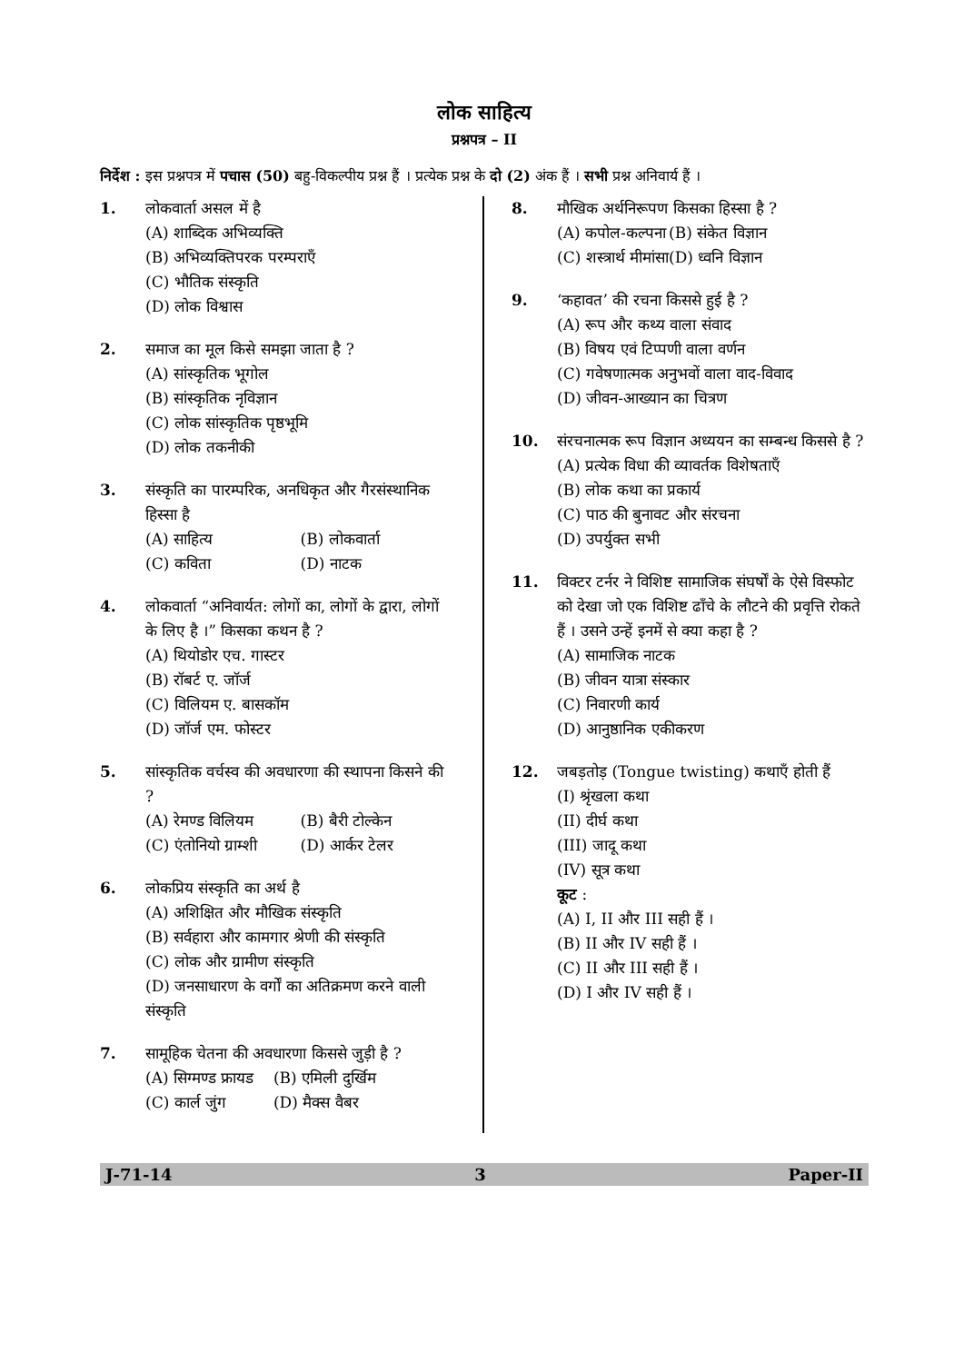लोक साहित्य
प्रश्नपत्र – II
निर्देश : इस प्रश्नपत्र में पचास (50) बहु-विकल्पीय प्रश्न हैं । प्रत्येक प्रश्न के दो (2) अंक हैं । सभी प्रश्न अनिवार्य हैं ।
1. लोकवार्ता असल में है
(A) शाब्दिक अभिव्यक्ति
(B) अभिव्यक्तिपरक परम्पराएँ
(C) भौतिक संस्कृति
(D) लोक विश्वास
2. समाज का मूल किसे समझा जाता है ?
(A) सांस्कृतिक भूगोल
(B) सांस्कृतिक नृविज्ञान
(C) लोक सांस्कृतिक पृष्ठभूमि
(D) लोक तकनीकी
3. संस्कृति का पारम्परिक, अनधिकृत और गैरसंस्थानिक हिस्सा है
(A) साहित्य (B) लोकवार्ता (C) कविता (D) नाटक
4. लोकवार्ता “अनिवार्यत: लोगों का, लोगों के द्वारा, लोगों के लिए है ।” किसका कथन है ?
(A) थियोडोर एच. गास्टर
(B) रॉबर्ट ए. जॉर्ज
(C) विलियम ए. बासकॉम
(D) जॉर्ज एम. फोस्टर
5. सांस्कृतिक वर्चस्व की अवधारणा की स्थापना किसने की ?
(A) रेमण्ड विलियम (B) बैरी टोल्केन (C) एंतोनियो ग्राम्शी (D) आर्कर टेलर
6. लोकप्रिय संस्कृति का अर्थ है
(A) अशिक्षित और मौखिक संस्कृति
(B) सर्वहारा और कामगार श्रेणी की संस्कृति
(C) लोक और ग्रामीण संस्कृति
(D) जनसाधारण के वर्गों का अतिक्रमण करने वाली संस्कृति
7. सामूहिक चेतना की अवधारणा किससे जुड़ी है ?
(A) सिग्मण्ड फ्रायड (B) एमिली दुर्खिम (C) कार्ल जुंग (D) मैक्स वैबर
8. मौखिक अर्थनिरूपण किसका हिस्सा है ?
(A) कपोल-कल्पना (B) संकेत विज्ञान (C) शस्त्रार्थ मीमांसा (D) ध्वनि विज्ञान
9. ‘कहावत’ की रचना किससे हुई है ?
(A) रूप और कथ्य वाला संवाद
(B) विषय एवं टिप्पणी वाला वर्णन
(C) गवेषणात्मक अनुभवों वाला वाद-विवाद
(D) जीवन-आख्यान का चित्रण
10. संरचनात्मक रूप विज्ञान अध्ययन का सम्बन्ध किससे है ?
(A) प्रत्येक विधा की व्यावर्तक विशेषताएँ
(B) लोक कथा का प्रकार्य
(C) पाठ की बुनावट और संरचना
(D) उपर्युक्त सभी
11. विक्टर टर्नर ने विशिष्ट सामाजिक संघर्षों के ऐसे विस्फोट को देखा जो एक विशिष्ट ढाँचे के लौटने की प्रवृत्ति रोकते हैं । उसने उन्हें इनमें से क्या कहा है ?
(A) सामाजिक नाटक
(B) जीवन यात्रा संस्कार
(C) निवारणी कार्य
(D) आनुष्ठानिक एकीकरण
12. जबड़तोड़ (Tongue twisting) कथाएँ होती हैं
(I) श्रृंखला कथा
(II) दीर्घ कथा
(III) जादू कथा
(IV) सूत्र कथा
कूट :
(A) I, II और III सही हैं ।
(B) II और IV सही हैं ।
(C) II और III सही हैं ।
(D) I और IV सही हैं ।
J-71-14 3 Paper-II